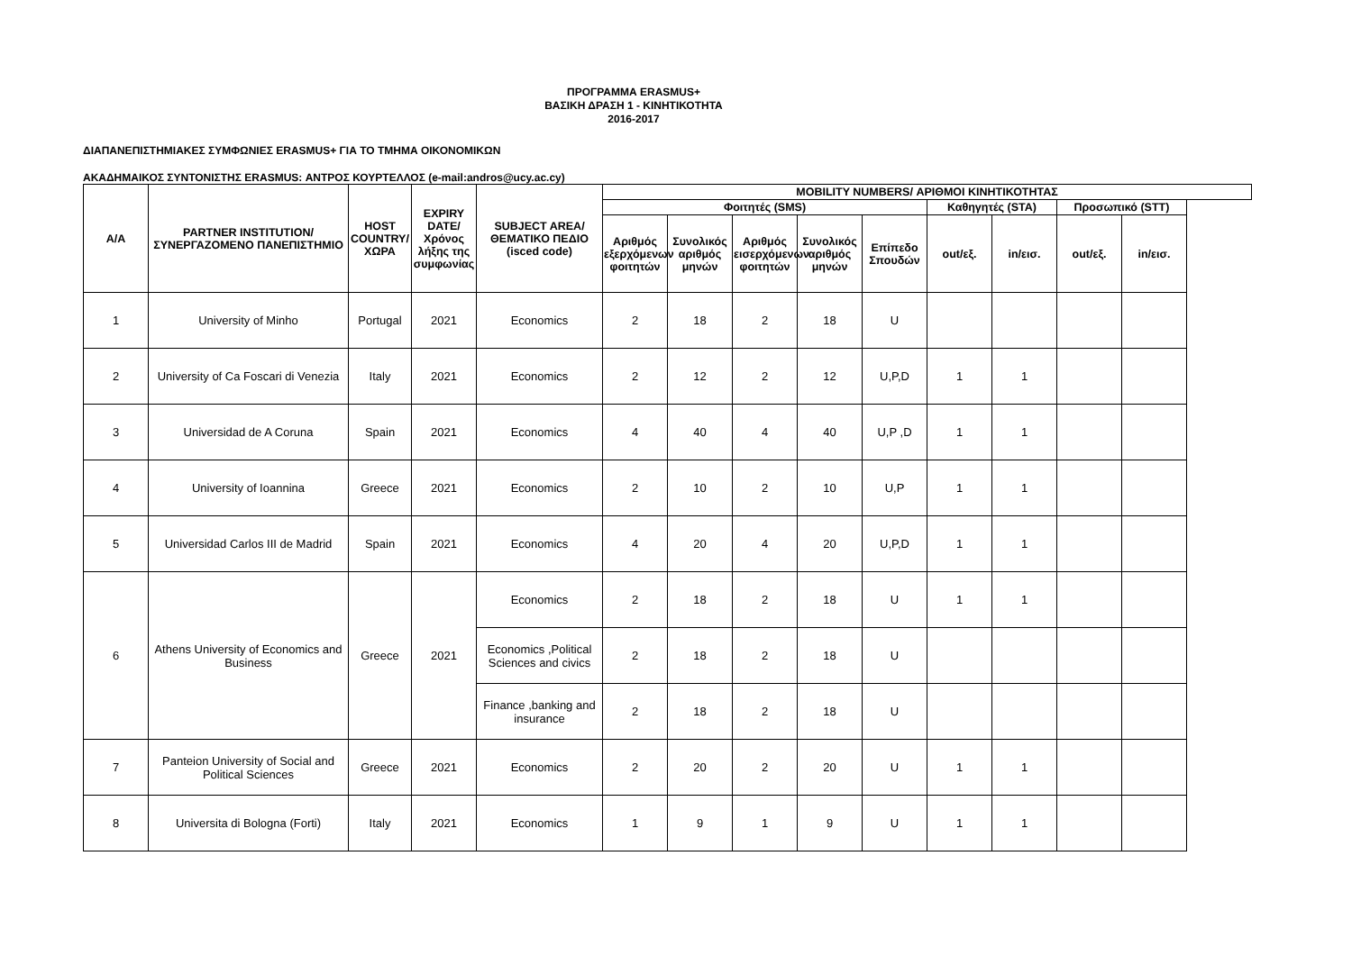ΠΡΟΓΡΑΜΜΑ ERASMUS+
ΒΑΣΙΚΗ ΔΡΑΣΗ 1 - ΚΙΝΗΤΙΚΟΤΗΤΑ
2016-2017
ΔΙΑΠΑΝΕΠΙΣΤΗΜΙΑΚΕΣ ΣΥΜΦΩΝΙΕΣ ERASMUS+ ΓΙΑ ΤΟ ΤΜΗΜΑ ΟΙΚΟΝΟΜΙΚΩΝ
ΑΚΑΔΗΜΑΙΚΟΣ ΣΥΝΤΟΝΙΣΤΗΣ ERASMUS: ΑΝΤΡΟΣ ΚΟΥΡΤΕΛΛΟΣ (e-mail:andros@ucy.ac.cy)
| Α/Α | PARTNER INSTITUTION/ ΣΥΝΕΡΓΑΖΟΜΕΝΟ ΠΑΝΕΠΙΣΤΗΜΙΟ | HOST COUNTRY/ ΧΩΡΑ | EXPIRY DATE/ Χρόνος λήξης της συμφωνίας | SUBJECT AREA/ ΘΕΜΑΤΙΚΟ ΠΕΔΙΟ (isced code) | MOBILITY NUMBERS/ ΑΡΙΘΜΟΙ ΚΙΝΗΤΙΚΟΤΗΤΑΣ | | | | | | | | |
| --- | --- | --- | --- | --- | --- | --- | --- | --- | --- | --- | --- | --- | --- |
| | | | | | Φοιτητές (SMS) | | | | | Καθηγητές (STA) | | Προσωπικό (STT) | |
| | | | | | Αριθμός εξερχόμενων φοιτητών | Συνολικός αριθμός μηνών | Αριθμός εισερχόμενων φοιτητών | Συνολικός αριθμός μηνών | Επίπεδο Σπουδών | out/εξ. | in/εισ. | out/εξ. | in/εισ. |
| 1 | University of Minho | Portugal | 2021 | Economics | 2 | 18 | 2 | 18 | U | | | | |
| 2 | University of Ca Foscari di Venezia | Italy | 2021 | Economics | 2 | 12 | 2 | 12 | U,P,D | 1 | 1 | | |
| 3 | Universidad de A Coruna | Spain | 2021 | Economics | 4 | 40 | 4 | 40 | U,P ,D | 1 | 1 | | |
| 4 | University of Ioannina | Greece | 2021 | Economics | 2 | 10 | 2 | 10 | U,P | 1 | 1 | | |
| 5 | Universidad Carlos III de Madrid | Spain | 2021 | Economics | 4 | 20 | 4 | 20 | U,P,D | 1 | 1 | | |
| 6 | Athens University of Economics and Business | Greece | 2021 | Economics | 2 | 18 | 2 | 18 | U | 1 | 1 | | |
| | | | | Economics ,Political Sciences and civics | 2 | 18 | 2 | 18 | U | | | | |
| | | | | Finance ,banking and insurance | 2 | 18 | 2 | 18 | U | | | | |
| 7 | Panteion University of Social and Political Sciences | Greece | 2021 | Economics | 2 | 20 | 2 | 20 | U | 1 | 1 | | |
| 8 | Universita di Bologna (Forti) | Italy | 2021 | Economics | 1 | 9 | 1 | 9 | U | 1 | 1 | | |